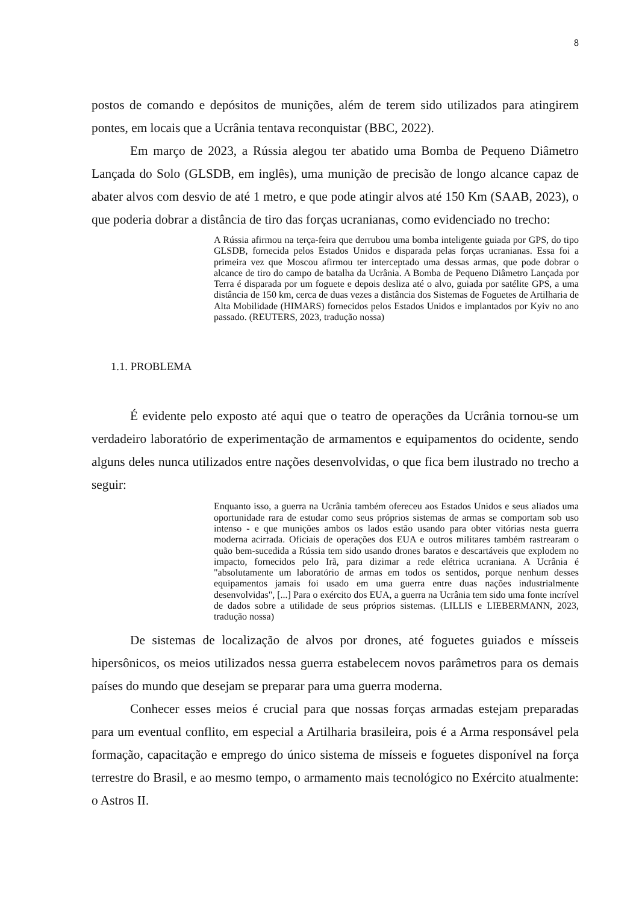8
postos de comando e depósitos de munições, além de terem sido utilizados para atingirem pontes, em locais que a Ucrânia tentava reconquistar (BBC, 2022).
Em março de 2023, a Rússia alegou ter abatido uma Bomba de Pequeno Diâmetro Lançada do Solo (GLSDB, em inglês), uma munição de precisão de longo alcance capaz de abater alvos com desvio de até 1 metro, e que pode atingir alvos até 150 Km (SAAB, 2023), o que poderia dobrar a distância de tiro das forças ucranianas, como evidenciado no trecho:
A Rússia afirmou na terça-feira que derrubou uma bomba inteligente guiada por GPS, do tipo GLSDB, fornecida pelos Estados Unidos e disparada pelas forças ucranianas. Essa foi a primeira vez que Moscou afirmou ter interceptado uma dessas armas, que pode dobrar o alcance de tiro do campo de batalha da Ucrânia. A Bomba de Pequeno Diâmetro Lançada por Terra é disparada por um foguete e depois desliza até o alvo, guiada por satélite GPS, a uma distância de 150 km, cerca de duas vezes a distância dos Sistemas de Foguetes de Artilharia de Alta Mobilidade (HIMARS) fornecidos pelos Estados Unidos e implantados por Kyiv no ano passado. (REUTERS, 2023, tradução nossa)
1.1. PROBLEMA
É evidente pelo exposto até aqui que o teatro de operações da Ucrânia tornou-se um verdadeiro laboratório de experimentação de armamentos e equipamentos do ocidente, sendo alguns deles nunca utilizados entre nações desenvolvidas, o que fica bem ilustrado no trecho a seguir:
Enquanto isso, a guerra na Ucrânia também ofereceu aos Estados Unidos e seus aliados uma oportunidade rara de estudar como seus próprios sistemas de armas se comportam sob uso intenso - e que munições ambos os lados estão usando para obter vitórias nesta guerra moderna acirrada. Oficiais de operações dos EUA e outros militares também rastrearam o quão bem-sucedida a Rússia tem sido usando drones baratos e descartáveis que explodem no impacto, fornecidos pelo Irã, para dizimar a rede elétrica ucraniana. A Ucrânia é "absolutamente um laboratório de armas em todos os sentidos, porque nenhum desses equipamentos jamais foi usado em uma guerra entre duas nações industrialmente desenvolvidas", [...] Para o exército dos EUA, a guerra na Ucrânia tem sido uma fonte incrível de dados sobre a utilidade de seus próprios sistemas. (LILLIS e LIEBERMANN, 2023, tradução nossa)
De sistemas de localização de alvos por drones, até foguetes guiados e mísseis hipersônicos, os meios utilizados nessa guerra estabelecem novos parâmetros para os demais países do mundo que desejam se preparar para uma guerra moderna.
Conhecer esses meios é crucial para que nossas forças armadas estejam preparadas para um eventual conflito, em especial a Artilharia brasileira, pois é a Arma responsável pela formação, capacitação e emprego do único sistema de mísseis e foguetes disponível na força terrestre do Brasil, e ao mesmo tempo, o armamento mais tecnológico no Exército atualmente: o Astros II.